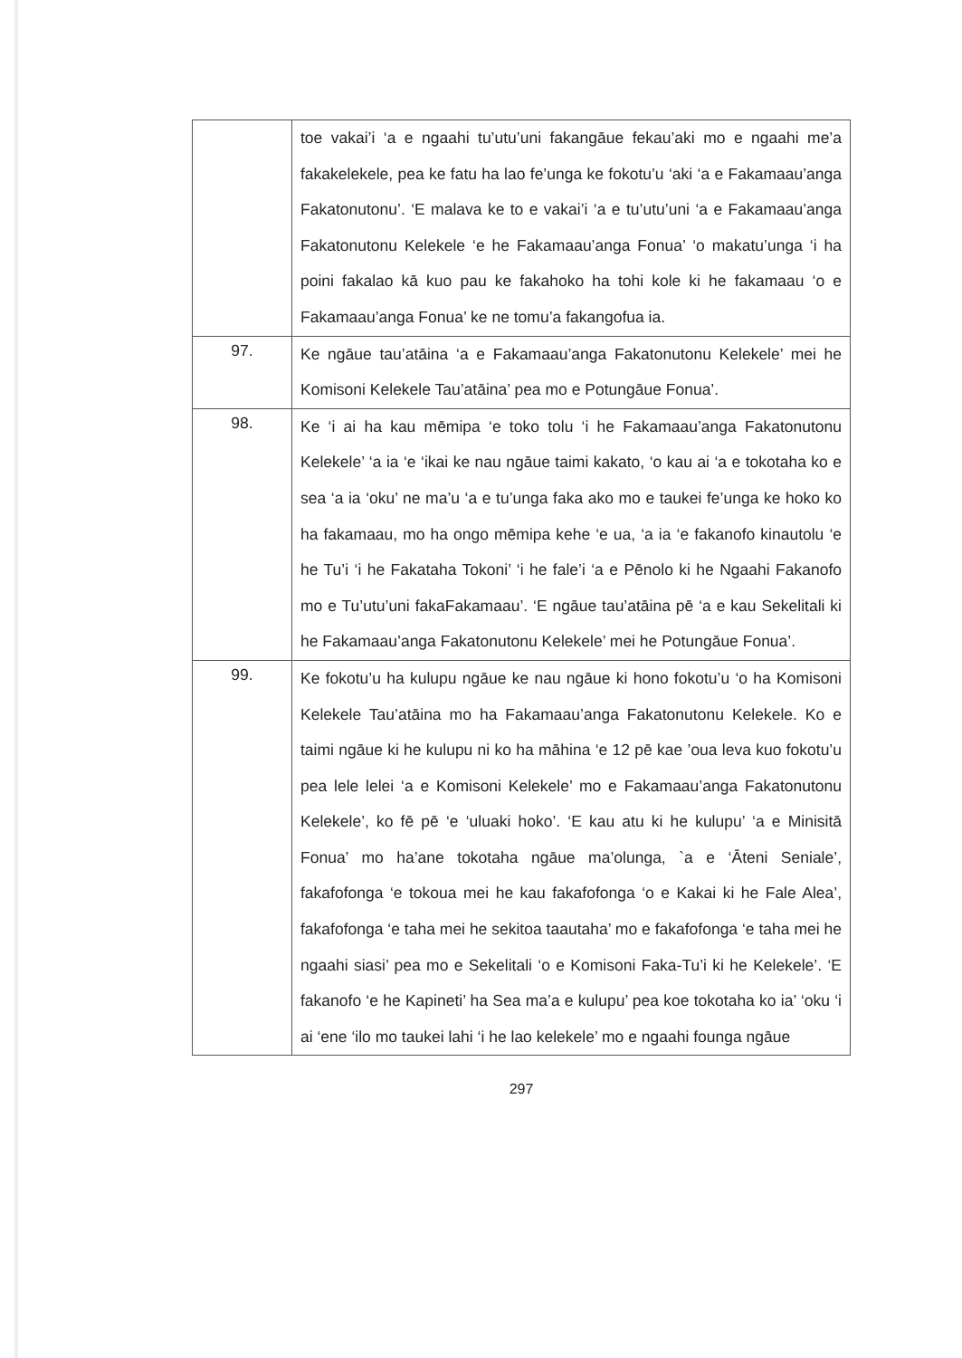| | toe vakai’i ‘a e ngaahi tu’utu’uni fakangāue fekau’aki mo e ngaahi me’a fakakelekele, pea ke fatu ha lao fe’unga ke fokotu’u ‘aki ‘a e Fakamaau’anga Fakatonutonu’. ‘E malava ke to e vakai’i ‘a e tu’utu’uni ‘a e Fakamaau’anga Fakatonutonu Kelekele ‘e he Fakamaau’anga Fonua’ ‘o makatu’unga ‘i ha poini fakalao kā kuo pau ke fakahoko ha tohi kole ki he fakamaau ‘o e Fakamaau’anga Fonua’ ke ne tomu’a fakangofua ia. |
| 97. | Ke ngāue tau’atāina ‘a e Fakamaau’anga Fakatonutonu Kelekele’ mei he Komisoni Kelekele Tau’atāina’ pea mo e Potungāue Fonua’. |
| 98. | Ke ‘i ai ha kau mēmipa ‘e toko tolu ‘i he Fakamaau’anga Fakatonutonu Kelekele’ ‘a ia ‘e ‘ikai ke nau ngāue taimi kakato, ‘o kau ai ‘a e tokotaha ko e sea ‘a ia ‘oku’ ne ma’u ‘a e tu’unga faka ako mo e taukei fe’unga ke hoko ko ha fakamaau, mo ha ongo mēmipa kehe ‘e ua, ‘a ia ‘e fakanofo kinautolu ‘e he Tu’i ‘i he Fakataha Tokoni’ ‘i he fale’i ‘a e Pēnolo ki he Ngaahi Fakanofo mo e Tu’utu’uni fakaFakamaau’. ‘E ngāue tau’atāina pē ‘a e kau Sekelitali ki he Fakamaau’anga Fakatonutonu Kelekele’ mei he Potungāue Fonua’. |
| 99. | Ke fokotu’u ha kulupu ngāue ke nau ngāue ki hono fokotu’u ‘o ha Komisoni Kelekele Tau’atāina mo ha Fakamaau’anga Fakatonutonu Kelekele. Ko e taimi ngāue ki he kulupu ni ko ha māhina ‘e 12 pē kae ’oua leva kuo fokotu’u pea lele lelei ‘a e Komisoni Kelekele’ mo e Fakamaau’anga Fakatonutonu Kelekele’, ko fē pē ‘e ‘uluaki hoko’. ‘E kau atu ki he kulupu’ ‘a e Minisitā Fonua’ mo ha’ane tokotaha ngāue ma’olunga, `a e ‘Āteni Seniale’, fakafofonga ‘e tokoua mei he kau fakafofonga ‘o e Kakai ki he Fale Alea’, fakafofonga ‘e taha mei he sekitoa taautaha’ mo e fakafofonga ‘e taha mei he ngaahi siasi’ pea mo e Sekelitali ‘o e Komisoni Faka-Tu’i ki he Kelekele’. ‘E fakanofo ‘e he Kapineti’ ha Sea ma’a e kulupu’ pea koe tokotaha ko ia’ ‘oku ‘i ai ‘ene ‘ilo mo taukei lahi ‘i he lao kelekele’ mo e ngaahi founga ngāue |
297